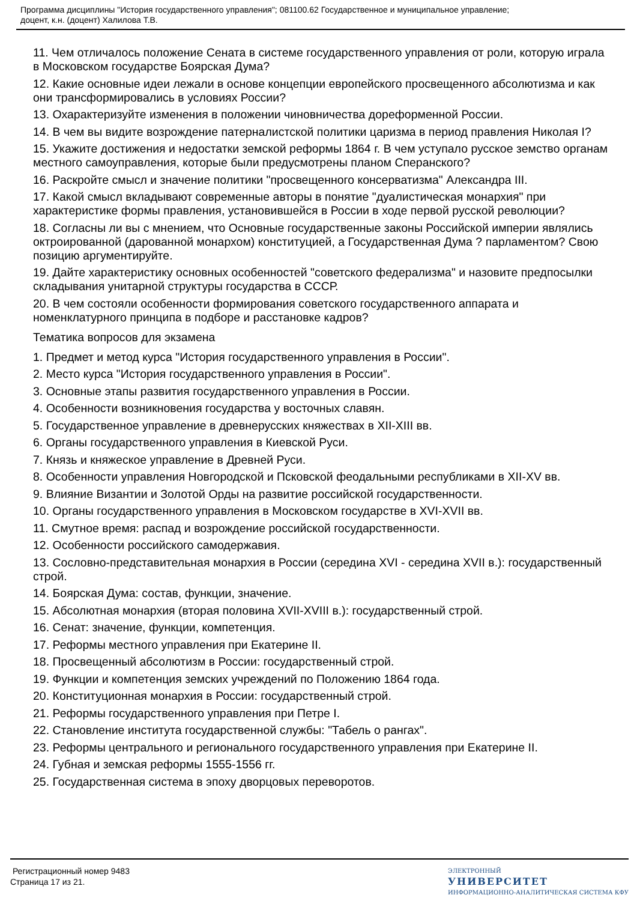Программа дисциплины "История государственного управления"; 081100.62 Государственное и муниципальное управление;
доцент, к.н. (доцент) Халилова Т.В.
11. Чем отличалось положение Сената в системе государственного управления от роли, которую играла в Московском государстве Боярская Дума?
12. Какие основные идеи лежали в основе концепции европейского просвещенного абсолютизма и как они трансформировались в условиях России?
13. Охарактеризуйте изменения в положении чиновничества дореформенной России.
14. В чем вы видите возрождение патерналистской политики царизма в период правления Николая I?
15. Укажите достижения и недостатки земской реформы 1864 г. В чем уступало русское земство органам местного самоуправления, которые были предусмотрены планом Сперанского?
16. Раскройте смысл и значение политики "просвещенного консерватизма" Александра III.
17. Какой смысл вкладывают современные авторы в понятие "дуалистическая монархия" при характеристике формы правления, установившейся в России в ходе первой русской революции?
18. Согласны ли вы с мнением, что Основные государственные законы Российской империи являлись октроированной (дарованной монархом) конституцией, а Государственная Дума ? парламентом? Свою позицию аргументируйте.
19. Дайте характеристику основных особенностей "советского федерализма" и назовите предпосылки складывания унитарной структуры государства в СССР.
20. В чем состояли особенности формирования советского государственного аппарата и номенклатурного принципа в подборе и расстановке кадров?
Тематика вопросов для экзамена
1. Предмет и метод курса "История государственного управления в России".
2. Место курса "История государственного управления в России".
3. Основные этапы развития государственного управления в России.
4. Особенности возникновения государства у восточных славян.
5. Государственное управление в древнерусских княжествах в XII-XIII вв.
6. Органы государственного управления в Киевской Руси.
7. Князь и княжеское управление в Древней Руси.
8. Особенности управления Новгородской и Псковской феодальными республиками в XII-XV вв.
9. Влияние Византии и Золотой Орды на развитие российской государственности.
10. Органы государственного управления в Московском государстве в XVI-XVII вв.
11. Смутное время: распад и возрождение российской государственности.
12. Особенности российского самодержавия.
13. Сословно-представительная монархия в России (середина XVI - середина XVII в.): государственный строй.
14. Боярская Дума: состав, функции, значение.
15. Абсолютная монархия (вторая половина XVII-XVIII в.): государственный строй.
16. Сенат: значение, функции, компетенция.
17. Реформы местного управления при Екатерине II.
18. Просвещенный абсолютизм в России: государственный строй.
19. Функции и компетенция земских учреждений по Положению 1864 года.
20. Конституционная монархия в России: государственный строй.
21. Реформы государственного управления при Петре I.
22. Становление института государственной службы: "Табель о рангах".
23. Реформы центрального и регионального государственного управления при Екатерине II.
24. Губная и земская реформы 1555-1556 гг.
25. Государственная система в эпоху дворцовых переворотов.
Регистрационный номер 9483
Страница 17 из 21.
ЭЛЕКТРОННЫЙ
УНИВЕРСИТЕТ
ИНФОРМАЦИОННО-АНАЛИТИЧЕСКАЯ СИСТЕМА КФУ